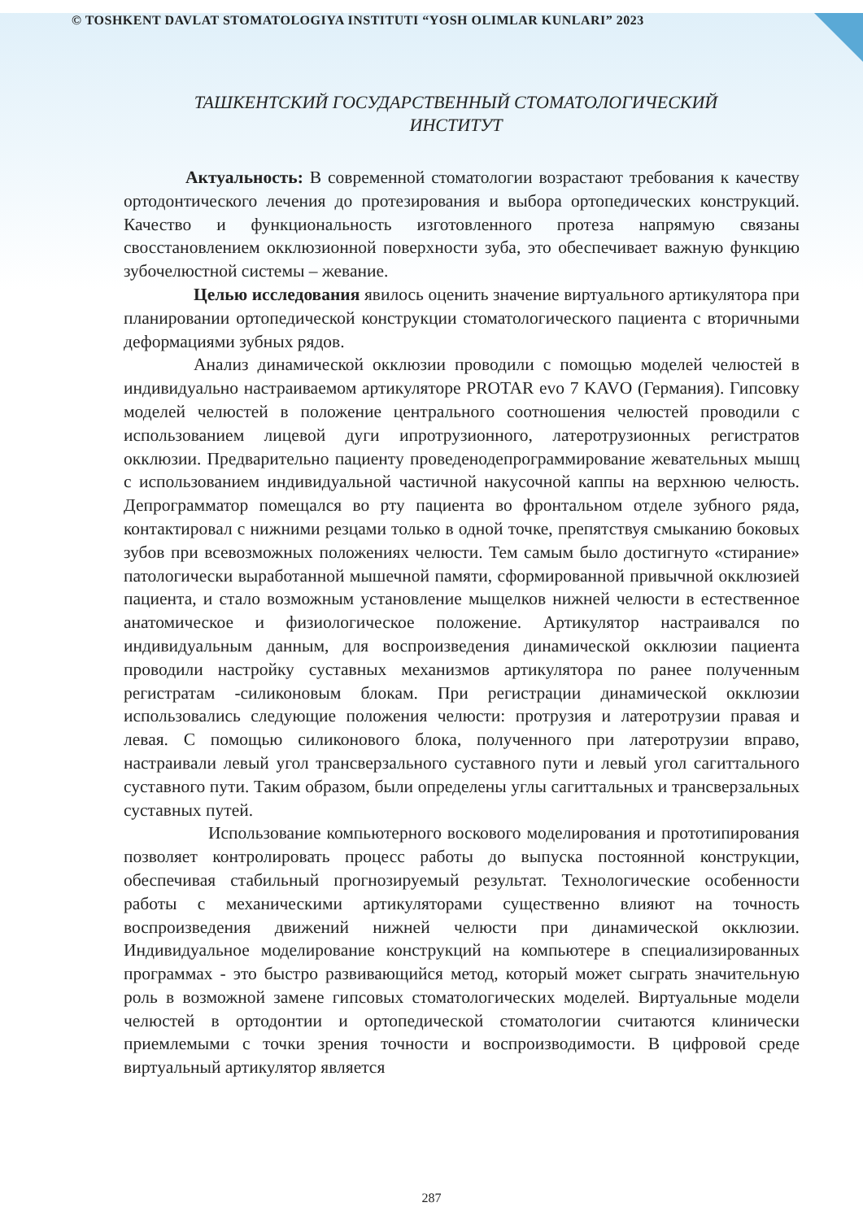© TOSHKENT DAVLAT STOMATOLOGIYA INSTITUTI “YOSH OLIMLAR KUNLARI” 2023
ТАШКЕНТСКИЙ ГОСУДАРСТВЕННЫЙ СТОМАТОЛОГИЧЕСКИЙ ИНСТИТУТ
Актуальность: В современной стоматологии возрастают требования к качеству ортодонтического лечения до протезирования и выбора ортопедических конструкций. Качество и функциональность изготовленного протеза напрямую связаны свосстановлением окклюзионной поверхности зуба, это обеспечивает важную функцию зубочелюстной системы – жевание.
Целью исследования явилось оценить значение виртуального артикулятора при планировании ортопедической конструкции стоматологического пациента с вторичными деформациями зубных рядов.
Анализ динамической окклюзии проводили с помощью моделей челюстей в индивидуально настраиваемом артикуляторе PROTAR evo 7 KAVO (Германия). Гипсовку моделей челюстей в положение центрального соотношения челюстей проводили с использованием лицевой дуги ипротрузионного, латеротрузионных регистратов окклюзии. Предварительно пациенту проведенодепрограммирование жевательных мышц с использованием индивидуальной частичной накусочной каппы на верхнюю челюсть. Депрограмматор помещался во рту пациента во фронтальном отделе зубного ряда, контактировал с нижними резцами только в одной точке, препятствуя смыканию боковых зубов при всевозможных положениях челюсти. Тем самым было достигнуто «стирание» патологически выработанной мышечной памяти, сформированной привычной окклюзией пациента, и стало возможным установление мыщелков нижней челюсти в естественное анатомическое и физиологическое положение. Артикулятор настраивался по индивидуальным данным, для воспроизведения динамической окклюзии пациента проводили настройку суставных механизмов артикулятора по ранее полученным регистратам -силиконовым блокам. При регистрации динамической окклюзии использовались следующие положения челюсти: протрузия и латеротрузии правая и левая. С помощью силиконового блока, полученного при латеротрузии вправо, настраивали левый угол трансверзального суставного пути и левый угол сагиттального суставного пути. Таким образом, были определены углы сагиттальных и трансверзальных суставных путей.
Использование компьютерного воскового моделирования и прототипирования позволяет контролировать процесс работы до выпуска постоянной конструкции, обеспечивая стабильный прогнозируемый результат. Технологические особенности работы с механическими артикуляторами существенно влияют на точность воспроизведения движений нижней челюсти при динамической окклюзии. Индивидуальное моделирование конструкций на компьютере в специализированных программах - это быстро развивающийся метод, который может сыграть значительную роль в возможной замене гипсовых стоматологических моделей. Виртуальные модели челюстей в ортодонтии и ортопедической стоматологии считаются клинически приемлемыми с точки зрения точности и воспроизводимости. В цифровой среде виртуальный артикулятор является
287